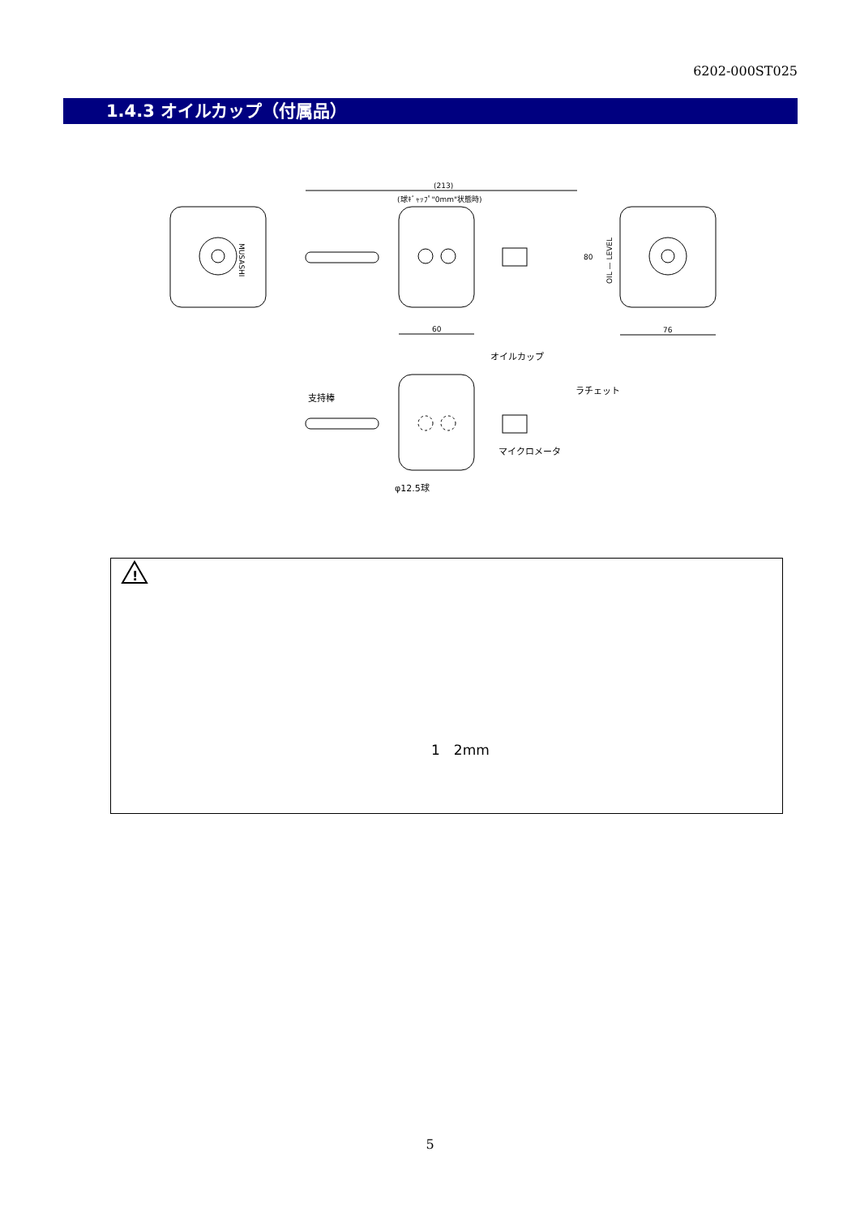6202-000ST025
1.4.3 オイルカップ（付属品）
MUSASHI
(213)
(球ｷﾞｬｯﾌﾟ"0mm"状態時)
60
OIL — LEVEL
76
80
オイルカップ
支持棒
ラチェット
マイクロメータ
φ12.5球
!
1　2mm
5